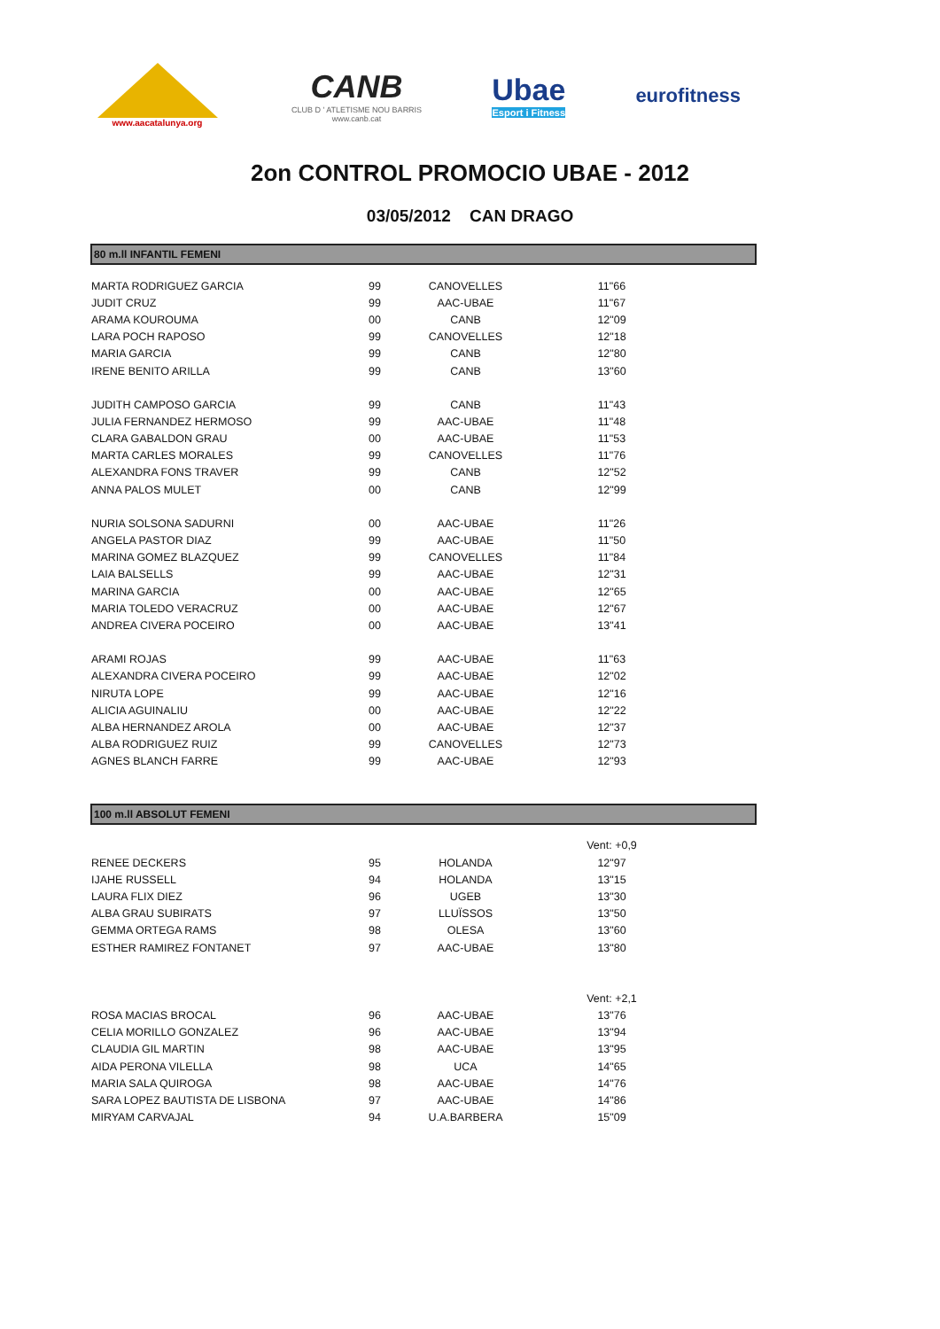www.aacatalunya.org
CANB
CLUB D ' ATLETISME NOU BARRIS
www.canb.cat
Ubae
Esport i Fitness
eurofitness
2on CONTROL PROMOCIO UBAE - 2012
03/05/2012 CAN DRAGO
80 m.ll INFANTIL FEMENI
| MARTA RODRIGUEZ GARCIA | 99 | CANOVELLES | 11"66 |
| JUDIT CRUZ | 99 | AAC-UBAE | 11"67 |
| ARAMA KOUROUMA | 00 | CANB | 12"09 |
| LARA POCH RAPOSO | 99 | CANOVELLES | 12"18 |
| MARIA GARCIA | 99 | CANB | 12"80 |
| IRENE BENITO ARILLA | 99 | CANB | 13"60 |
| JUDITH CAMPOSO GARCIA | 99 | CANB | 11"43 |
| JULIA FERNANDEZ HERMOSO | 99 | AAC-UBAE | 11"48 |
| CLARA GABALDON GRAU | 00 | AAC-UBAE | 11"53 |
| MARTA CARLES MORALES | 99 | CANOVELLES | 11"76 |
| ALEXANDRA FONS TRAVER | 99 | CANB | 12"52 |
| ANNA PALOS MULET | 00 | CANB | 12"99 |
| NURIA SOLSONA SADURNI | 00 | AAC-UBAE | 11"26 |
| ANGELA PASTOR DIAZ | 99 | AAC-UBAE | 11"50 |
| MARINA GOMEZ BLAZQUEZ | 99 | CANOVELLES | 11"84 |
| LAIA BALSELLS | 99 | AAC-UBAE | 12"31 |
| MARINA GARCIA | 00 | AAC-UBAE | 12"65 |
| MARIA TOLEDO VERACRUZ | 00 | AAC-UBAE | 12"67 |
| ANDREA CIVERA POCEIRO | 00 | AAC-UBAE | 13"41 |
| ARAMI ROJAS | 99 | AAC-UBAE | 11"63 |
| ALEXANDRA CIVERA POCEIRO | 99 | AAC-UBAE | 12"02 |
| NIRUTA LOPE | 99 | AAC-UBAE | 12"16 |
| ALICIA AGUINALIU | 00 | AAC-UBAE | 12"22 |
| ALBA HERNANDEZ AROLA | 00 | AAC-UBAE | 12"37 |
| ALBA RODRIGUEZ RUIZ | 99 | CANOVELLES | 12"73 |
| AGNES BLANCH FARRE | 99 | AAC-UBAE | 12"93 |
100 m.ll ABSOLUT FEMENI
| | | | Vent: +0,9 |
| RENEE DECKERS | 95 | HOLANDA | 12"97 |
| IJAHE RUSSELL | 94 | HOLANDA | 13"15 |
| LAURA FLIX DIEZ | 96 | UGEB | 13"30 |
| ALBA GRAU SUBIRATS | 97 | LLUÏSSOS | 13"50 |
| GEMMA ORTEGA RAMS | 98 | OLESA | 13"60 |
| ESTHER RAMIREZ FONTANET | 97 | AAC-UBAE | 13"80 |
| | | | Vent: +2,1 |
| ROSA MACIAS BROCAL | 96 | AAC-UBAE | 13"76 |
| CELIA MORILLO GONZALEZ | 96 | AAC-UBAE | 13"94 |
| CLAUDIA GIL MARTIN | 98 | AAC-UBAE | 13"95 |
| AIDA PERONA VILELLA | 98 | UCA | 14"65 |
| MARIA SALA QUIROGA | 98 | AAC-UBAE | 14"76 |
| SARA LOPEZ BAUTISTA DE LISBONA | 97 | AAC-UBAE | 14"86 |
| MIRYAM CARVAJAL | 94 | U.A.BARBERA | 15"09 |